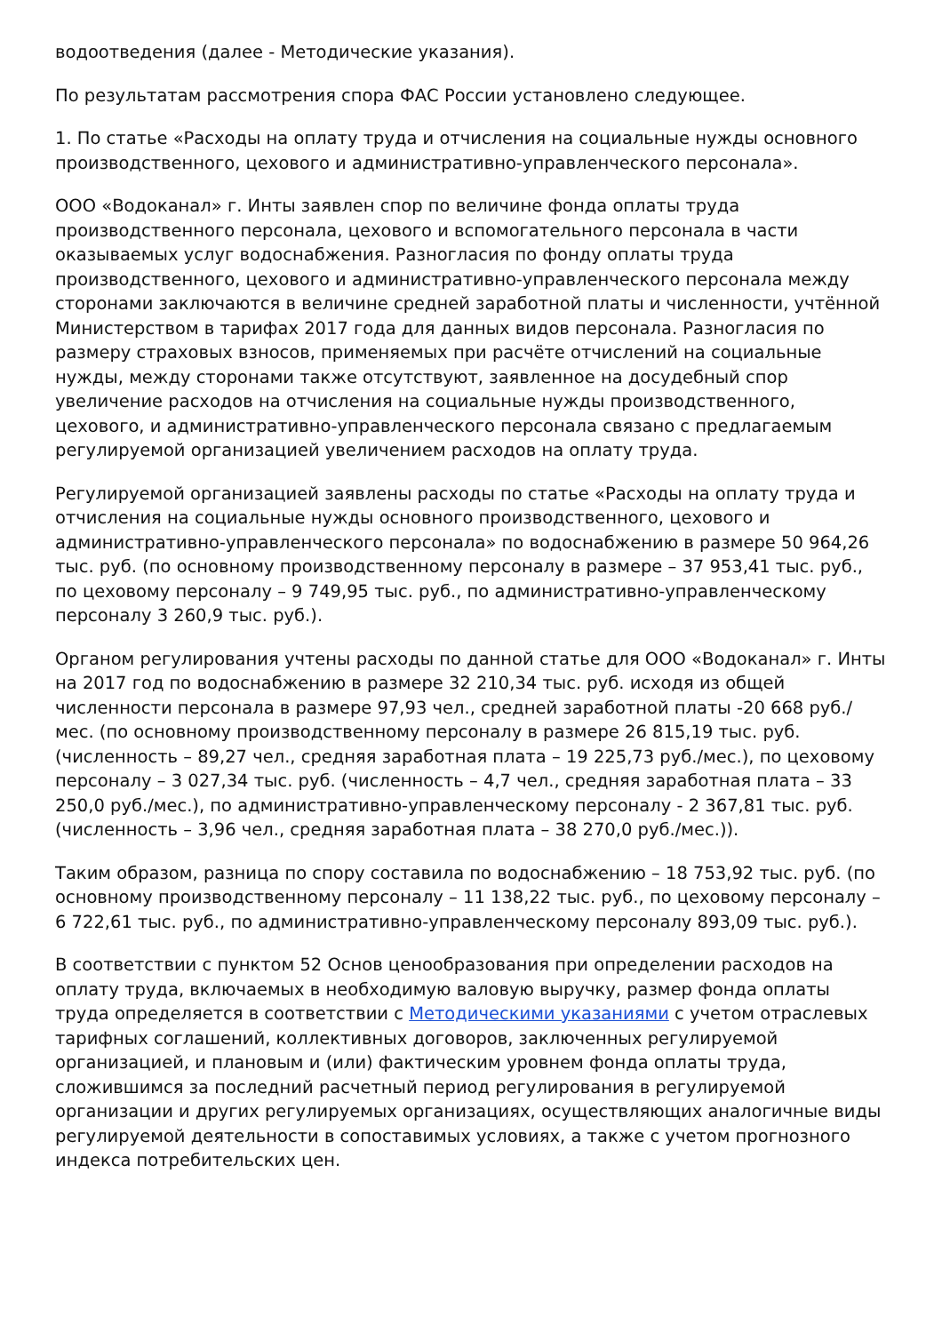водоотведения (далее - Методические указания).
По результатам рассмотрения спора ФАС России установлено следующее.
1. По статье «Расходы на оплату труда и отчисления на социальные нужды основного производственного, цехового и административно-управленческого персонала».
ООО «Водоканал» г. Инты заявлен спор по величине фонда оплаты труда производственного персонала, цехового и вспомогательного персонала в части оказываемых услуг водоснабжения. Разногласия по фонду оплаты труда производственного, цехового и административно-управленческого персонала между сторонами заключаются в величине средней заработной платы и численности, учтённой Министерством в тарифах 2017 года для данных видов персонала. Разногласия по размеру страховых взносов, применяемых при расчёте отчислений на социальные нужды, между сторонами также отсутствуют, заявленное на досудебный спор увеличение расходов на отчисления на социальные нужды производственного, цехового, и административно-управленческого персонала связано с предлагаемым регулируемой организацией увеличением расходов на оплату труда.
Регулируемой организацией заявлены расходы по статье «Расходы на оплату труда и отчисления на социальные нужды основного производственного, цехового и административно-управленческого персонала» по водоснабжению в размере 50 964,26 тыс. руб. (по основному производственному персоналу в размере – 37 953,41 тыс. руб., по цеховому персоналу – 9 749,95 тыс. руб., по административно-управленческому персоналу 3 260,9 тыс. руб.).
Органом регулирования учтены расходы по данной статье для ООО «Водоканал» г. Инты на 2017 год по водоснабжению в размере 32 210,34 тыс. руб. исходя из общей численности персонала в размере 97,93 чел., средней заработной платы -20 668 руб./мес. (по основному производственному персоналу в размере 26 815,19 тыс. руб. (численность – 89,27 чел., средняя заработная плата – 19 225,73 руб./мес.), по цеховому персоналу – 3 027,34 тыс. руб. (численность – 4,7 чел., средняя заработная плата – 33 250,0 руб./мес.), по административно-управленческому персоналу - 2 367,81 тыс. руб. (численность – 3,96 чел., средняя заработная плата – 38 270,0 руб./мес.)).
Таким образом, разница по спору составила по водоснабжению – 18 753,92 тыс. руб. (по основному производственному персоналу – 11 138,22 тыс. руб., по цеховому персоналу – 6 722,61 тыс. руб., по административно-управленческому персоналу 893,09 тыс. руб.).
В соответствии с пунктом 52 Основ ценообразования при определении расходов на оплату труда, включаемых в необходимую валовую выручку, размер фонда оплаты труда определяется в соответствии с Методическими указаниями с учетом отраслевых тарифных соглашений, коллективных договоров, заключенных регулируемой организацией, и плановым и (или) фактическим уровнем фонда оплаты труда, сложившимся за последний расчетный период регулирования в регулируемой организации и других регулируемых организациях, осуществляющих аналогичные виды регулируемой деятельности в сопоставимых условиях, а также с учетом прогнозного индекса потребительских цен.